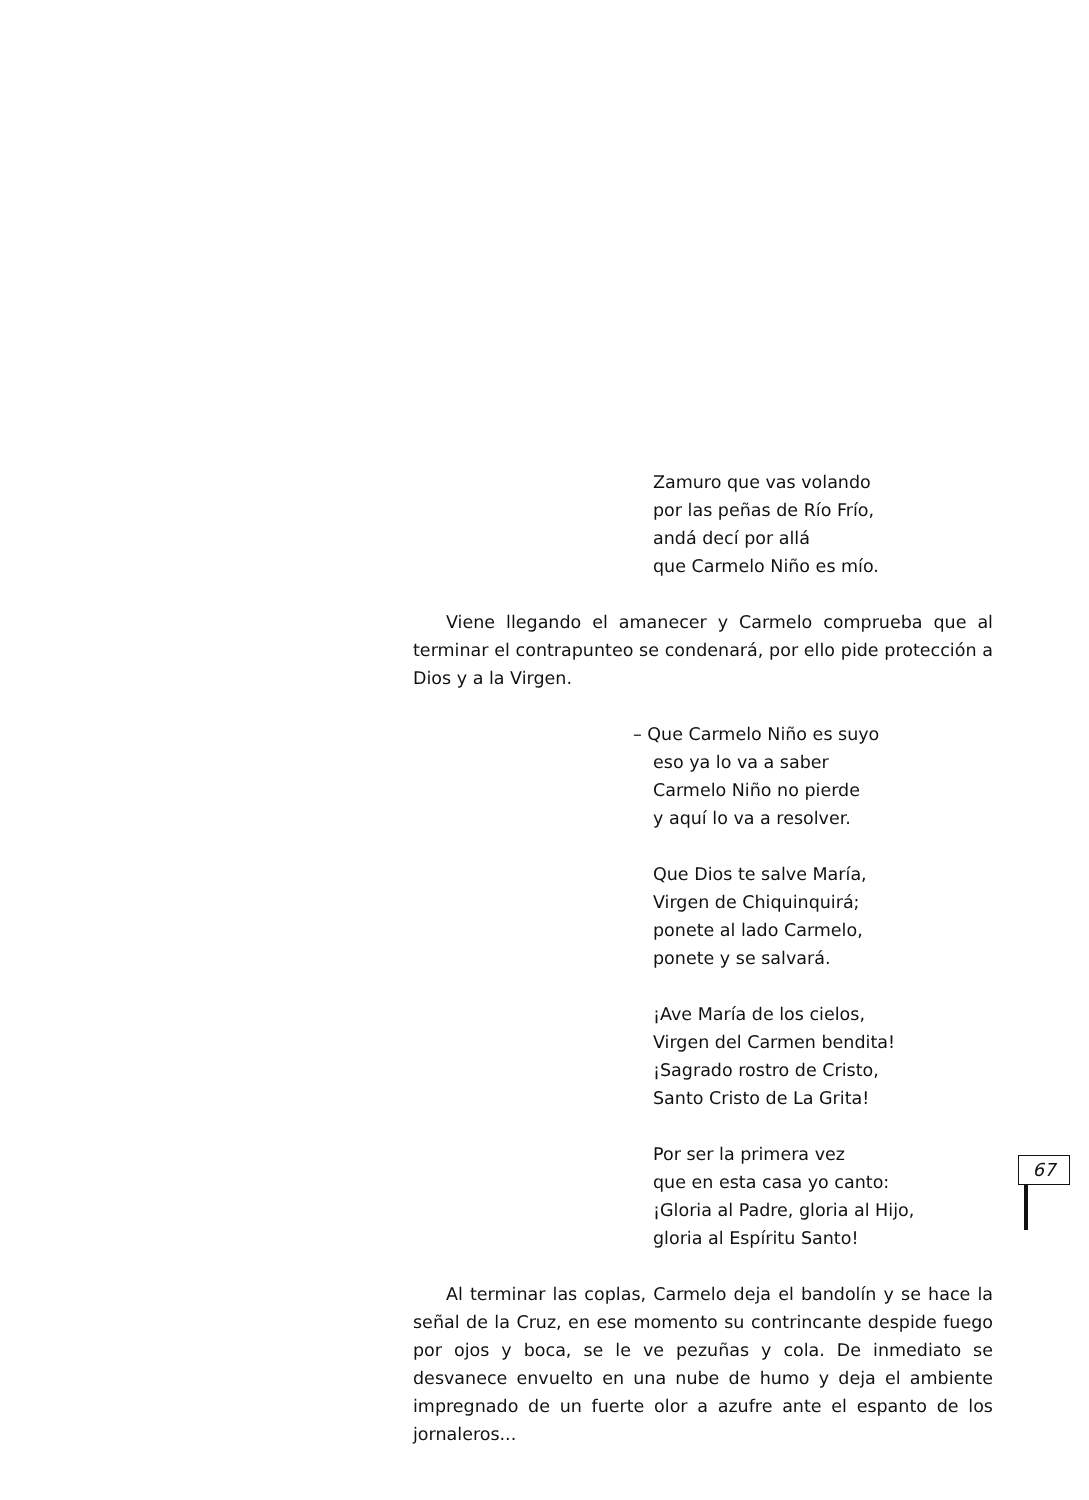Zamuro que vas volando
por las peñas de Río Frío,
andá decí por allá
que Carmelo Niño es mío.
Viene llegando el amanecer y Carmelo comprueba que al terminar el contrapunteo se condenará, por ello pide protección a Dios y a la Virgen.
– Que Carmelo Niño es suyo
eso ya lo va a saber
Carmelo Niño no pierde
y aquí lo va a resolver.
Que Dios te salve María,
Virgen de Chiquinquirá;
ponete al lado Carmelo,
ponete y se salvará.
¡Ave María de los cielos,
Virgen del Carmen bendita!
¡Sagrado rostro de Cristo,
Santo Cristo de La Grita!
Por ser la primera vez
que en esta casa yo canto:
¡Gloria al Padre, gloria al Hijo,
gloria al Espíritu Santo!
Al terminar las coplas, Carmelo deja el bandolín y se hace la señal de la Cruz, en ese momento su contrincante despide fuego por ojos y boca, se le ve pezuñas y cola. De inmediato se desvanece envuelto en una nube de humo y deja el ambiente impregnado de un fuerte olor a azufre ante el espanto de los jornaleros...
67